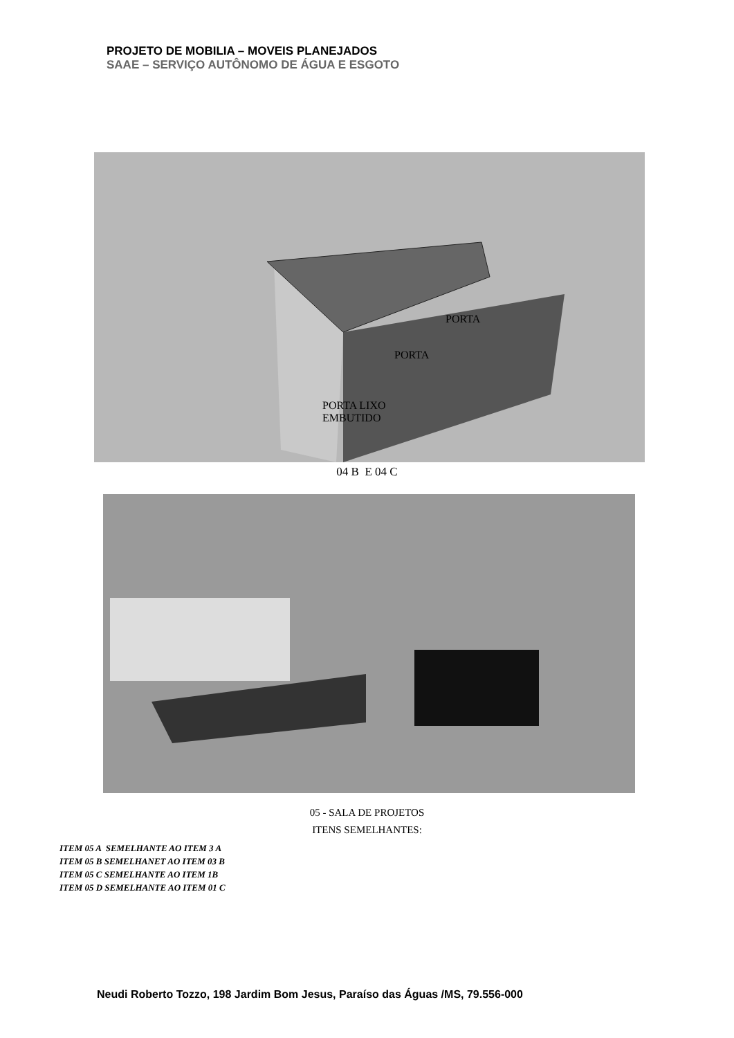PROJETO DE MOBILIA – MOVEIS PLANEJADOS
SAAE – SERVIÇO AUTÔNOMO DE ÁGUA E ESGOTO
PORTA
PORTA
PORTA LIXO
EMBUTIDO
04 B E 04 C
05 - SALA DE PROJETOS
ITENS SEMELHANTES:
ITEM 05 A SEMELHANTE AO ITEM 3 A
ITEM 05 B SEMELHANET AO ITEM 03 B
ITEM 05 C SEMELHANTE AO ITEM 1B
ITEM 05 D SEMELHANTE AO ITEM 01 C
Neudi Roberto Tozzo, 198 Jardim Bom Jesus, Paraíso das Águas /MS, 79.556-000